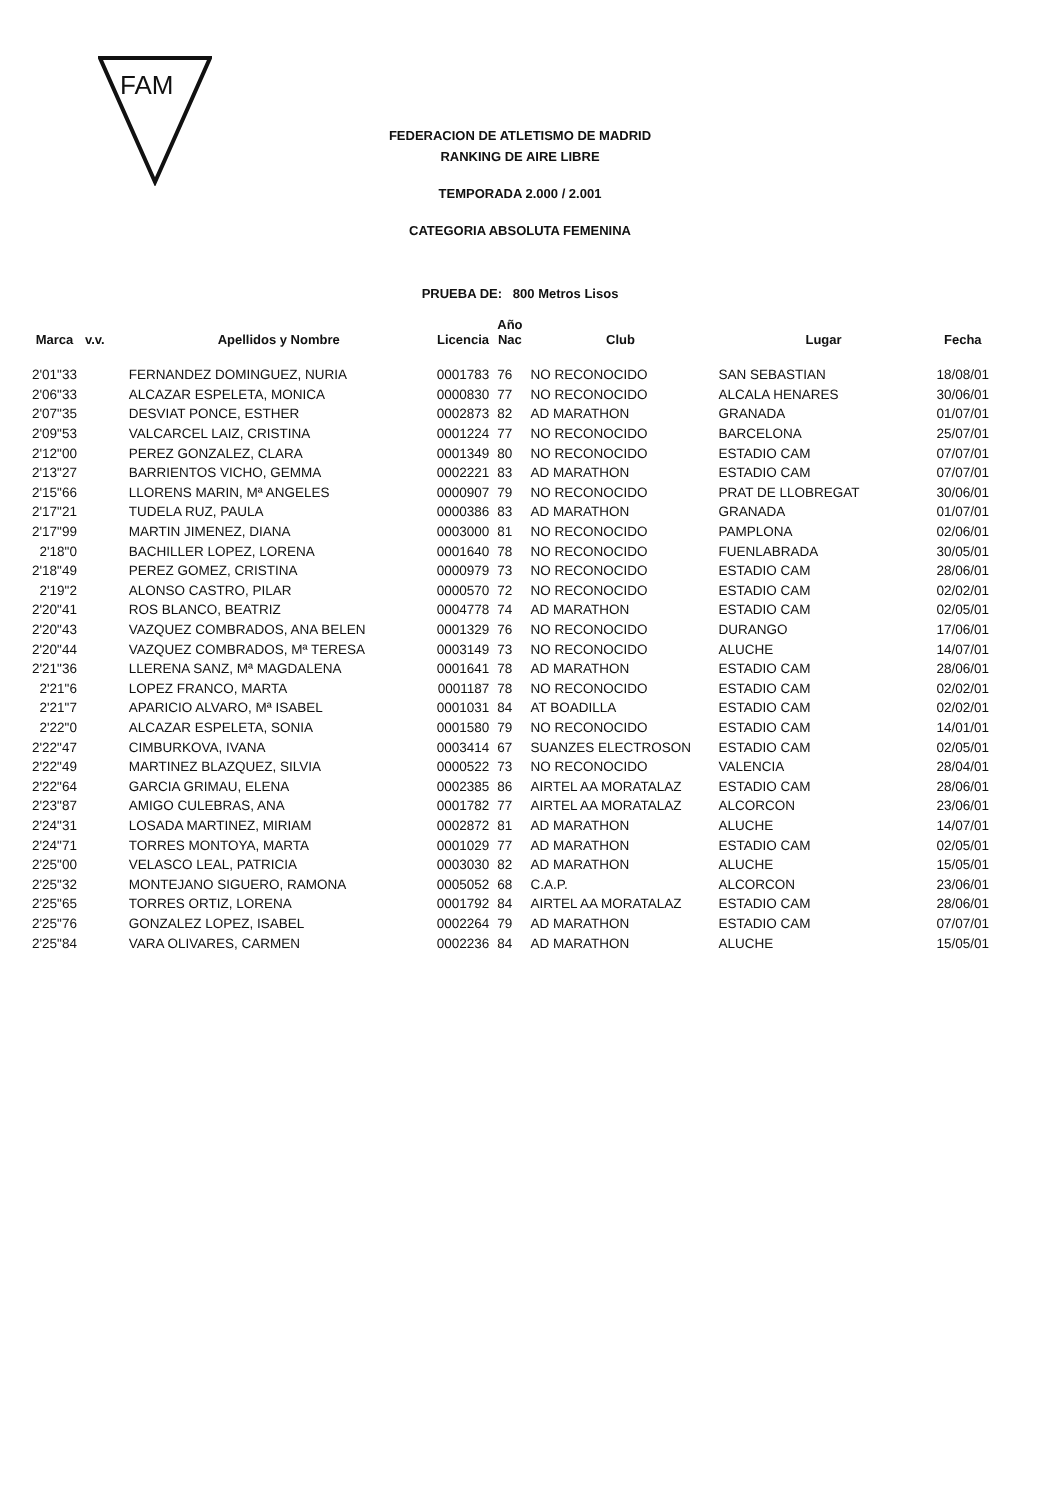FAM
FEDERACION DE ATLETISMO DE MADRID
RANKING DE AIRE LIBRE
TEMPORADA 2.000 / 2.001
CATEGORIA ABSOLUTA FEMENINA
PRUEBA DE: 800 Metros Lisos
| Marca | v.v. | Apellidos y Nombre | Licencia | Año Nac | Club | Lugar | Fecha |
| --- | --- | --- | --- | --- | --- | --- | --- |
| 2'01"33 | | FERNANDEZ DOMINGUEZ, NURIA | 0001783 | 76 | NO RECONOCIDO | SAN SEBASTIAN | 18/08/01 |
| 2'06"33 | | ALCAZAR ESPELETA, MONICA | 0000830 | 77 | NO RECONOCIDO | ALCALA HENARES | 30/06/01 |
| 2'07"35 | | DESVIAT PONCE, ESTHER | 0002873 | 82 | AD MARATHON | GRANADA | 01/07/01 |
| 2'09"53 | | VALCARCEL LAIZ, CRISTINA | 0001224 | 77 | NO RECONOCIDO | BARCELONA | 25/07/01 |
| 2'12"00 | | PEREZ GONZALEZ, CLARA | 0001349 | 80 | NO RECONOCIDO | ESTADIO CAM | 07/07/01 |
| 2'13"27 | | BARRIENTOS VICHO, GEMMA | 0002221 | 83 | AD MARATHON | ESTADIO CAM | 07/07/01 |
| 2'15"66 | | LLORENS MARIN, Mª ANGELES | 0000907 | 79 | NO RECONOCIDO | PRAT DE LLOBREGAT | 30/06/01 |
| 2'17"21 | | TUDELA RUZ, PAULA | 0000386 | 83 | AD MARATHON | GRANADA | 01/07/01 |
| 2'17"99 | | MARTIN JIMENEZ, DIANA | 0003000 | 81 | NO RECONOCIDO | PAMPLONA | 02/06/01 |
| 2'18"0 | | BACHILLER LOPEZ, LORENA | 0001640 | 78 | NO RECONOCIDO | FUENLABRADA | 30/05/01 |
| 2'18"49 | | PEREZ GOMEZ, CRISTINA | 0000979 | 73 | NO RECONOCIDO | ESTADIO CAM | 28/06/01 |
| 2'19"2 | | ALONSO CASTRO, PILAR | 0000570 | 72 | NO RECONOCIDO | ESTADIO CAM | 02/02/01 |
| 2'20"41 | | ROS BLANCO, BEATRIZ | 0004778 | 74 | AD MARATHON | ESTADIO CAM | 02/05/01 |
| 2'20"43 | | VAZQUEZ COMBRADOS, ANA BELEN | 0001329 | 76 | NO RECONOCIDO | DURANGO | 17/06/01 |
| 2'20"44 | | VAZQUEZ COMBRADOS, Mª TERESA | 0003149 | 73 | NO RECONOCIDO | ALUCHE | 14/07/01 |
| 2'21"36 | | LLERENA SANZ, Mª MAGDALENA | 0001641 | 78 | AD MARATHON | ESTADIO CAM | 28/06/01 |
| 2'21"6 | | LOPEZ FRANCO, MARTA | 0001187 | 78 | NO RECONOCIDO | ESTADIO CAM | 02/02/01 |
| 2'21"7 | | APARICIO ALVARO, Mª ISABEL | 0001031 | 84 | AT BOADILLA | ESTADIO CAM | 02/02/01 |
| 2'22"0 | | ALCAZAR ESPELETA, SONIA | 0001580 | 79 | NO RECONOCIDO | ESTADIO CAM | 14/01/01 |
| 2'22"47 | | CIMBURKOVA, IVANA | 0003414 | 67 | SUANZES ELECTROSON | ESTADIO CAM | 02/05/01 |
| 2'22"49 | | MARTINEZ BLAZQUEZ, SILVIA | 0000522 | 73 | NO RECONOCIDO | VALENCIA | 28/04/01 |
| 2'22"64 | | GARCIA GRIMAU, ELENA | 0002385 | 86 | AIRTEL AA MORATALAZ | ESTADIO CAM | 28/06/01 |
| 2'23"87 | | AMIGO CULEBRAS, ANA | 0001782 | 77 | AIRTEL AA MORATALAZ | ALCORCON | 23/06/01 |
| 2'24"31 | | LOSADA MARTINEZ, MIRIAM | 0002872 | 81 | AD MARATHON | ALUCHE | 14/07/01 |
| 2'24"71 | | TORRES MONTOYA, MARTA | 0001029 | 77 | AD MARATHON | ESTADIO CAM | 02/05/01 |
| 2'25"00 | | VELASCO LEAL, PATRICIA | 0003030 | 82 | AD MARATHON | ALUCHE | 15/05/01 |
| 2'25"32 | | MONTEJANO SIGUERO, RAMONA | 0005052 | 68 | C.A.P. | ALCORCON | 23/06/01 |
| 2'25"65 | | TORRES ORTIZ, LORENA | 0001792 | 84 | AIRTEL AA MORATALAZ | ESTADIO CAM | 28/06/01 |
| 2'25"76 | | GONZALEZ LOPEZ, ISABEL | 0002264 | 79 | AD MARATHON | ESTADIO CAM | 07/07/01 |
| 2'25"84 | | VARA OLIVARES, CARMEN | 0002236 | 84 | AD MARATHON | ALUCHE | 15/05/01 |